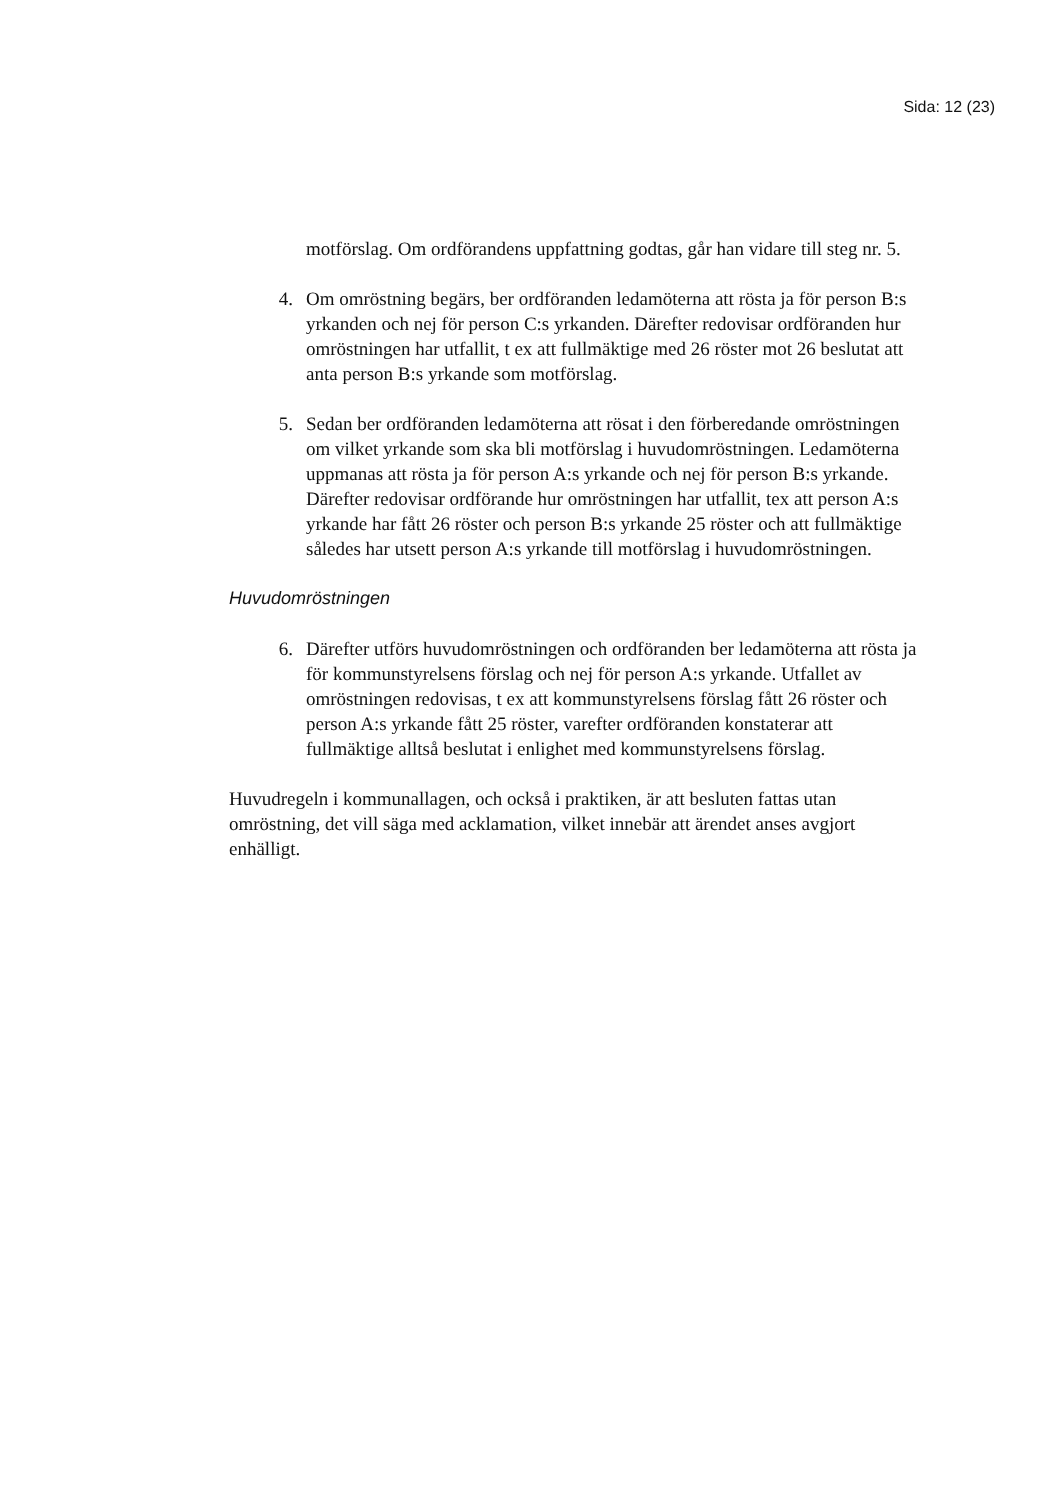Sida: 12 (23)
motförslag. Om ordförandens uppfattning godtas, går han vidare till steg nr. 5.
4. Om omröstning begärs, ber ordföranden ledamöterna att rösta ja för person B:s yrkanden och nej för person C:s yrkanden. Därefter redovisar ordföranden hur omröstningen har utfallit, t ex att fullmäktige med 26 röster mot 26 beslutat att anta person B:s yrkande som motförslag.
5. Sedan ber ordföranden ledamöterna att rösat i den förberedande omröstningen om vilket yrkande som ska bli motförslag i huvudomröstningen. Ledamöterna uppmanas att rösta ja för person A:s yrkande och nej för person B:s yrkande. Därefter redovisar ordförande hur omröstningen har utfallit, tex att person A:s yrkande har fått 26 röster och person B:s yrkande 25 röster och att fullmäktige således har utsett person A:s yrkande till motförslag i huvudomröstningen.
Huvudomröstningen
6. Därefter utförs huvudomröstningen och ordföranden ber ledamöterna att rösta ja för kommunstyrelsens förslag och nej för person A:s yrkande. Utfallet av omröstningen redovisas, t ex att kommunstyrelsens förslag fått 26 röster och person A:s yrkande fått 25 röster, varefter ordföranden konstaterar att fullmäktige alltså beslutat i enlighet med kommunstyrelsens förslag.
Huvudregeln i kommunallagen, och också i praktiken, är att besluten fattas utan omröstning, det vill säga med acklamation, vilket innebär att ärendet anses avgjort enhälligt.